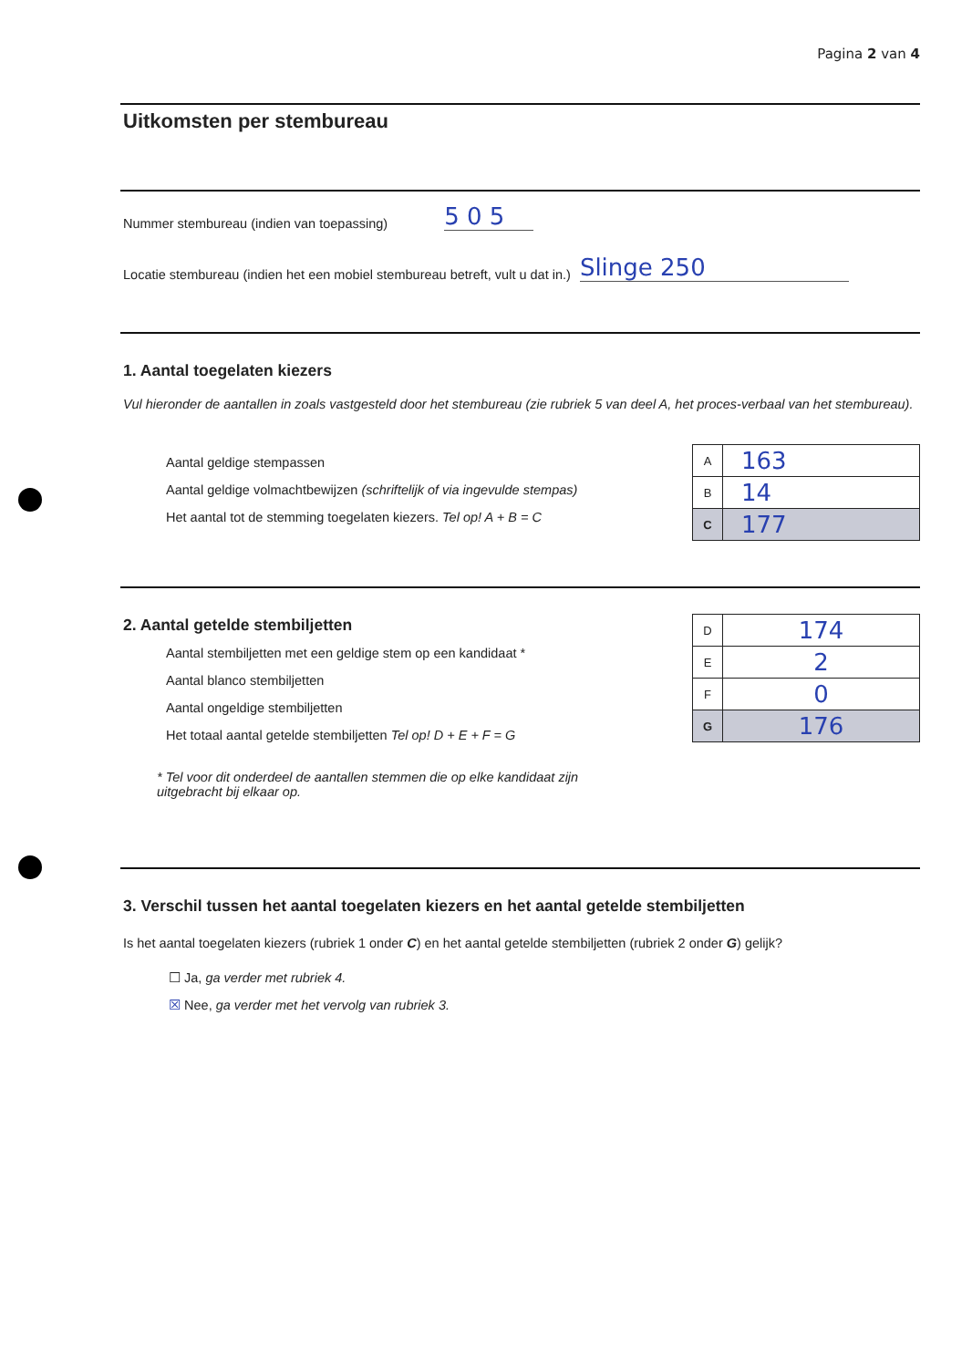Pagina 2 van 4
Uitkomsten per stembureau
Nummer stembureau (indien van toepassing) 5 0 5
Locatie stembureau (indien het een mobiel stembureau betreft, vult u dat in.) Slinge 250
1. Aantal toegelaten kiezers
Vul hieronder de aantallen in zoals vastgesteld door het stembureau (zie rubriek 5 van deel A, het proces-verbaal van het stembureau).
Aantal geldige stempassen
Aantal geldige volmachtbewijzen (schriftelijk of via ingevulde stempas)
Het aantal tot de stemming toegelaten kiezers. Tel op! A + B = C
| A | 163 |
| B | 14 |
| C | 177 |
2. Aantal getelde stembiljetten
Aantal stembiljetten met een geldige stem op een kandidaat *
Aantal blanco stembiljetten
Aantal ongeldige stembiljetten
Het totaal aantal getelde stembiljetten Tel op! D + E + F = G
* Tel voor dit onderdeel de aantallen stemmen die op elke kandidaat zijn
uitgebracht bij elkaar op.
| D | 174 |
| E | 2 |
| F | 0 |
| G | 176 |
3. Verschil tussen het aantal toegelaten kiezers en het aantal getelde stembiljetten
Is het aantal toegelaten kiezers (rubriek 1 onder C) en het aantal getelde stembiljetten (rubriek 2 onder G) gelijk?
☐ Ja, ga verder met rubriek 4.
☒ Nee, ga verder met het vervolg van rubriek 3.